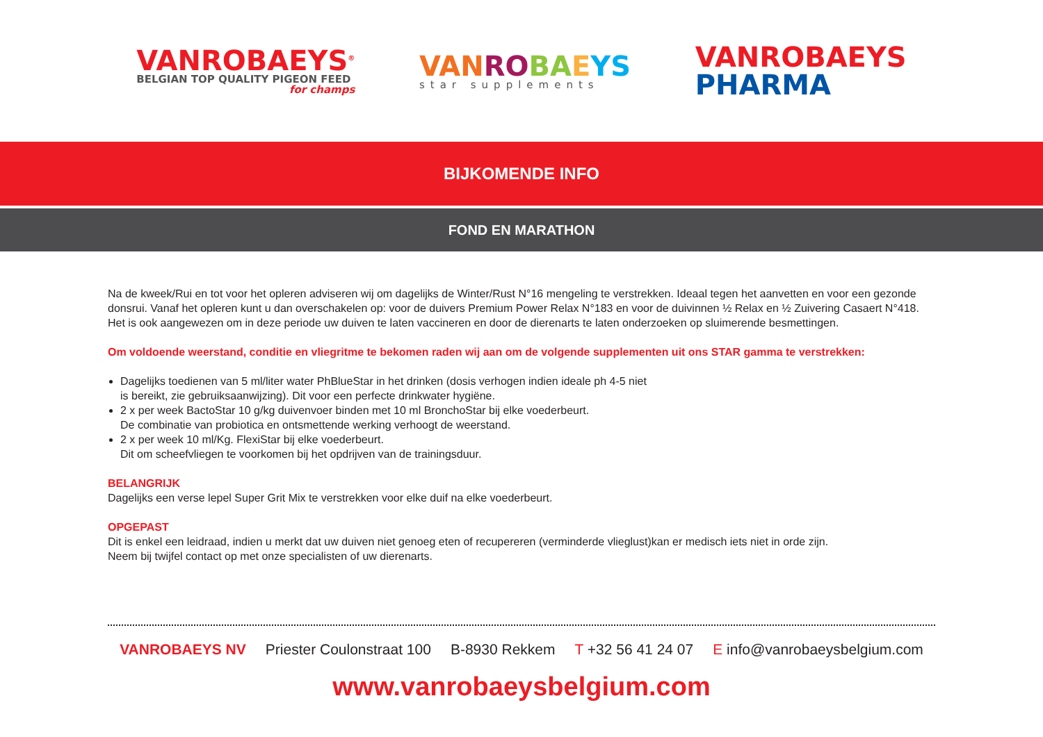VANROBAEYS<sup>®</sup>
BELGIAN TOP QUALITY PIGEON FEED
for champs
VAN RO BA EYS
star supplements
VANROBAEYS
PHARMA
BIJKOMENDE INFO
FOND EN MARATHON
Na de kweek/Rui en tot voor het opleren adviseren wij om dagelijks de Winter/Rust N°16 mengeling te verstrekken. Ideaal tegen het aanvetten en voor een gezonde donsrui. Vanaf het opleren kunt u dan overschakelen op: voor de duivers Premium Power Relax N°183 en voor de duivinnen ½ Relax en ½ Zuivering Casaert N°418. Het is ook aangewezen om in deze periode uw duiven te laten vaccineren en door de dierenarts te laten onderzoeken op sluimerende besmettingen.
Om voldoende weerstand, conditie en vliegritme te bekomen raden wij aan om de volgende supplementen uit ons STAR gamma te verstrekken:
Dagelijks toedienen van 5 ml/liter water PhBlueStar in het drinken (dosis verhogen indien ideale ph 4-5 niet
is bereikt, zie gebruiksaanwijzing). Dit voor een perfecte drinkwater hygiëne.
2 x per week BactoStar 10 g/kg duivenvoer binden met 10 ml BronchoStar bij elke voederbeurt.
De combinatie van probiotica en ontsmettende werking verhoogt de weerstand.
2 x per week 10 ml/Kg. FlexiStar bij elke voederbeurt.
Dit om scheefvliegen te voorkomen bij het opdrijven van de trainingsduur.
BELANGRIJK
Dagelijks een verse lepel Super Grit Mix te verstrekken voor elke duif na elke voederbeurt.
OPGEPAST
Dit is enkel een leidraad, indien u merkt dat uw duiven niet genoeg eten of recupereren (verminderde vlieglust)kan er medisch iets niet in orde zijn.
Neem bij twijfel contact op met onze specialisten of uw dierenarts.
VANROBAEYS NV Priester Coulonstraat 100 B-8930 Rekkem T +32 56 41 24 07 E info@vanrobaeysbelgium.com
www.vanrobaeysbelgium.com